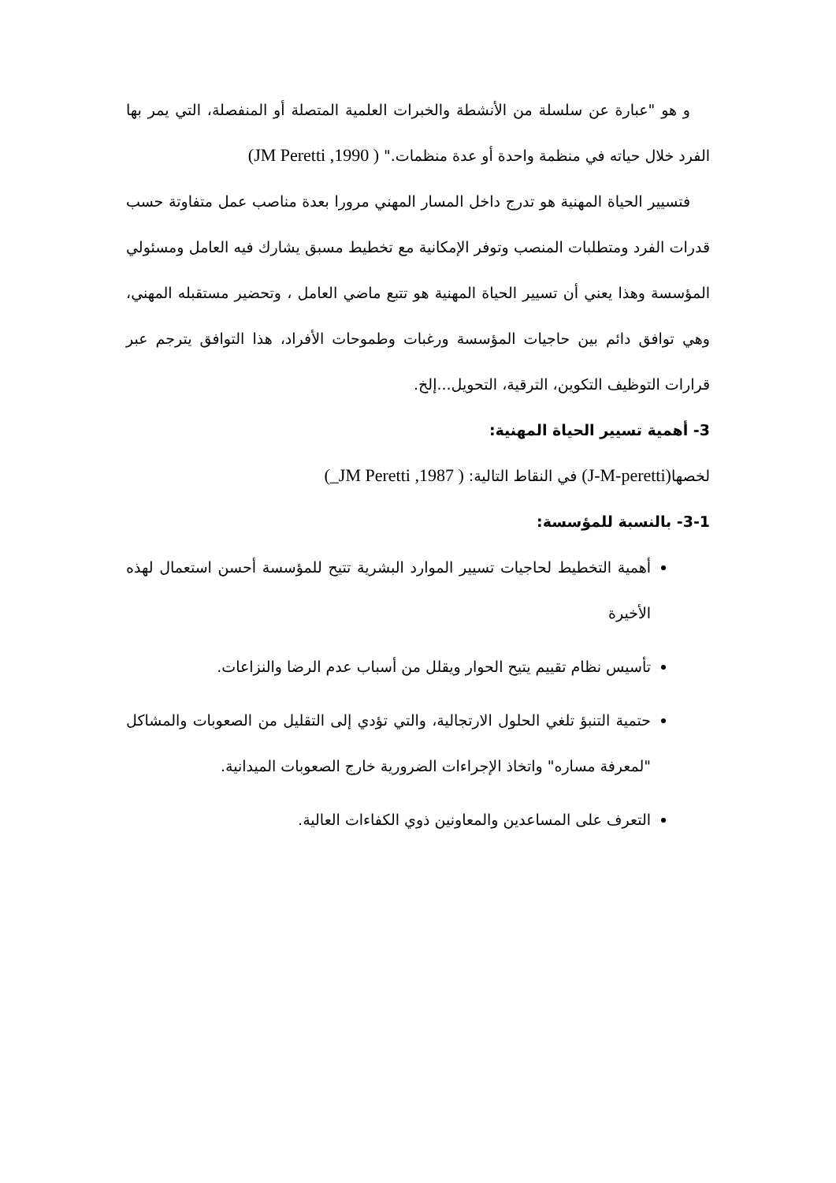و هو "عبارة عن سلسلة من الأنشطة والخبرات العلمية المتصلة أو المنفصلة، التي يمر بها الفرد خلال حياته في منظمة واحدة أو عدة منظمات." ( JM Peretti ,1990)
فتسيير الحياة المهنية هو تدرج داخل المسار المهني مرورا بعدة مناصب عمل متفاوتة حسب قدرات الفرد ومتطلبات المنصب وتوفر الإمكانية مع تخطيط مسبق يشارك فيه العامل ومسئولي المؤسسة وهذا يعني أن تسيير الحياة المهنية هو تتبع ماضي العامل ، وتحضير مستقبله المهني، وهي توافق دائم بين حاجيات المؤسسة ورغبات وطموحات الأفراد، هذا التوافق يترجم عبر قرارات التوظيف التكوين، الترقية، التحويل...إلخ.
3- أهمية تسيير الحياة المهنية:
لخصها(J-M-peretti) في النقاط التالية: ( JM Peretti ,1987_)
3-1- بالنسبة للمؤسسة:
أهمية التخطيط لحاجيات تسيير الموارد البشرية تتيح للمؤسسة أحسن استعمال لهذه الأخيرة
تأسيس نظام تقييم يتيح الحوار ويقلل من أسباب عدم الرضا والنزاعات.
حتمية التنبؤ تلغي الحلول الارتجالية، والتي تؤدي إلى التقليل من الصعوبات والمشاكل "لمعرفة مساره" واتخاذ الإجراءات الضرورية خارج الصعوبات الميدانية.
التعرف على المساعدين والمعاونين ذوي الكفاءات العالية.